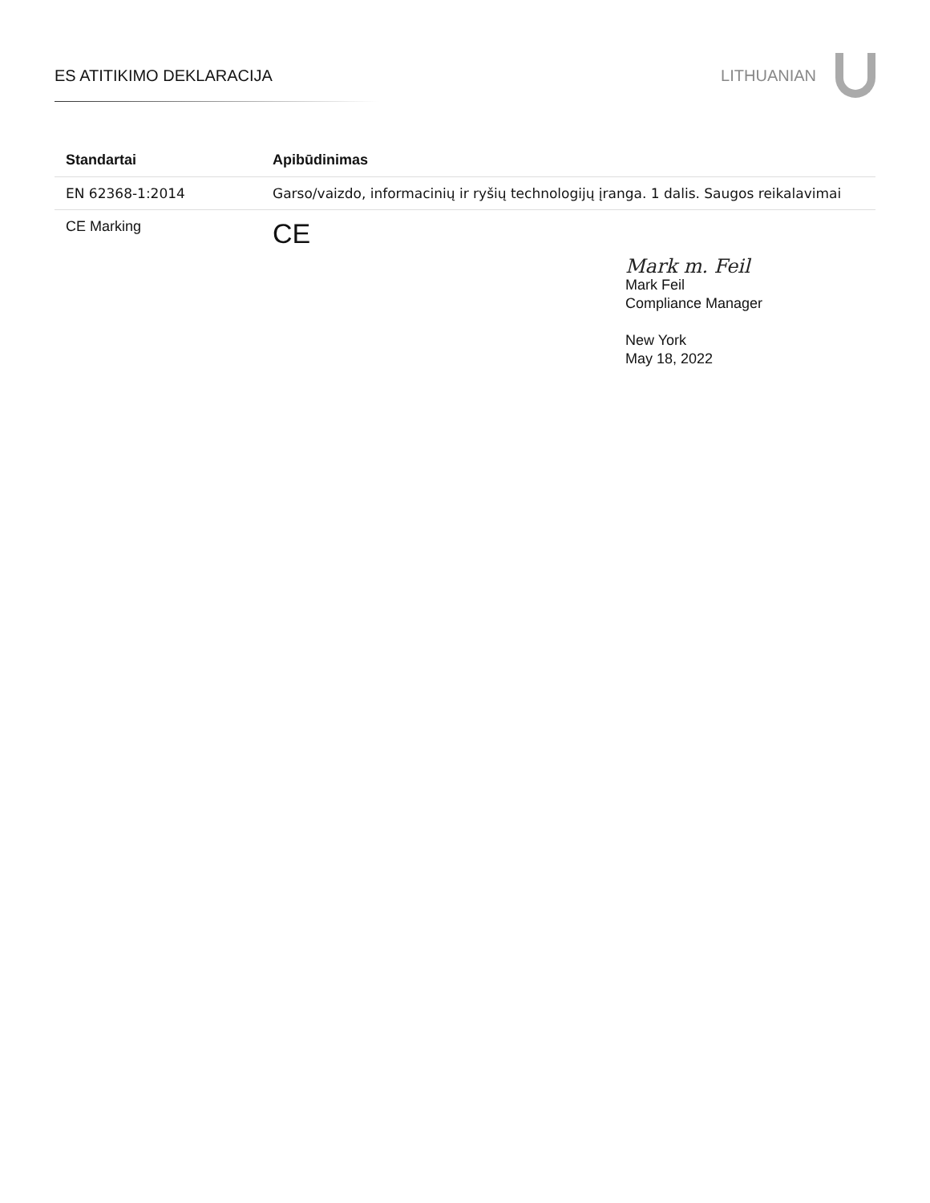ES ATITIKIMO DEKLARACIJA LITHUANIAN
| Standartai | Apibūdinimas |
| --- | --- |
| EN 62368-1:2014 | Garso/vaizdo, informacinių ir ryšių technologijų įranga. 1 dalis. Saugos reikalavimai |
| CE Marking | CE |
Mark m. Feil
Mark Feil
Compliance Manager
New York
May 18, 2022